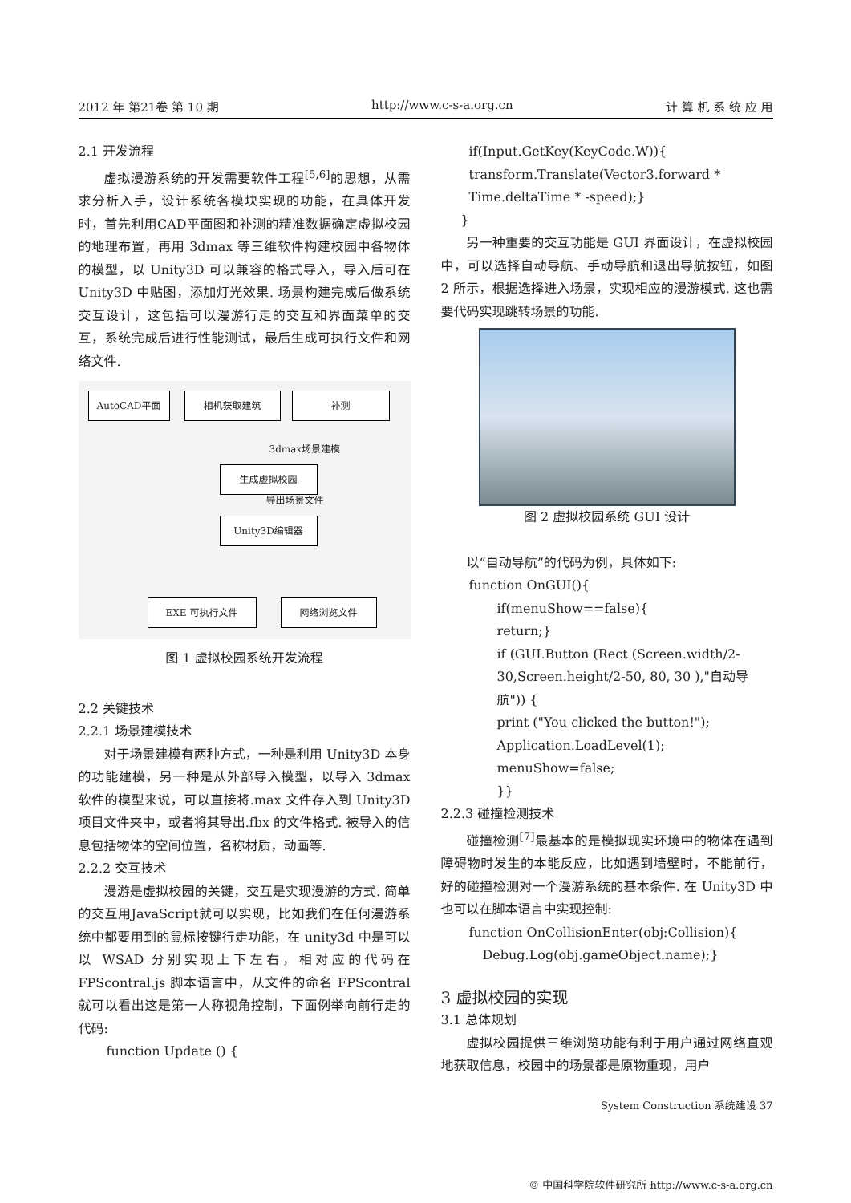2012 年 第21卷 第 10 期 http://www.c-s-a.org.cn 计 算 机 系 统 应 用
2.1 开发流程
虚拟漫游系统的开发需要软件工程<sup>[5,6]</sup>的思想，从需求分析入手，设计系统各模块实现的功能，在具体开发时，首先利用CAD平面图和补测的精准数据确定虚拟校园的地理布置，再用 3dmax 等三维软件构建校园中各物体的模型，以 Unity3D 可以兼容的格式导入，导入后可在 Unity3D 中贴图，添加灯光效果. 场景构建完成后做系统交互设计，这包括可以漫游行走的交互和界面菜单的交互，系统完成后进行性能测试，最后生成可执行文件和网络文件.
AutoCAD平面 相机获取建筑 补测
3dmax场景建模
生成虚拟校园
导出场景文件
Unity3D编辑器
EXE 可执行文件 网络浏览文件
图 1 虚拟校园系统开发流程
2.2 关键技术
2.2.1 场景建模技术
对于场景建模有两种方式，一种是利用 Unity3D 本身的功能建模，另一种是从外部导入模型，以导入 3dmax 软件的模型来说，可以直接将.max 文件存入到 Unity3D 项目文件夹中，或者将其导出.fbx 的文件格式. 被导入的信息包括物体的空间位置，名称材质，动画等.
2.2.2 交互技术
漫游是虚拟校园的关键，交互是实现漫游的方式. 简单的交互用JavaScript就可以实现，比如我们在任何漫游系统中都要用到的鼠标按键行走功能，在 unity3d 中是可以以 WSAD 分别实现上下左右，相对应的代码在 FPScontral.js 脚本语言中，从文件的命名 FPScontral 就可以看出这是第一人称视角控制，下面例举向前行走的代码:
function Update () {
if(Input.GetKey(KeyCode.W)){
transform.Translate(Vector3.forward *
Time.deltaTime * -speed);}
}
另一种重要的交互功能是 GUI 界面设计，在虚拟校园中，可以选择自动导航、手动导航和退出导航按钮，如图 2 所示，根据选择进入场景，实现相应的漫游模式. 这也需要代码实现跳转场景的功能.
图 2 虚拟校园系统 GUI 设计
以“自动导航”的代码为例，具体如下:
function OnGUI(){
if(menuShow==false){
return;}
if (GUI.Button (Rect (Screen.width/2-30,Screen.height/2-50, 80, 30 ),"自动导航")) {
print ("You clicked the button!");
Application.LoadLevel(1);
menuShow=false;
}}
2.2.3 碰撞检测技术
碰撞检测<sup>[7]</sup>最基本的是模拟现实环境中的物体在遇到障碍物时发生的本能反应，比如遇到墙壁时，不能前行，好的碰撞检测对一个漫游系统的基本条件. 在 Unity3D 中也可以在脚本语言中实现控制:
function OnCollisionEnter(obj:Collision){
Debug.Log(obj.gameObject.name);}
3 虚拟校园的实现
3.1 总体规划
虚拟校园提供三维浏览功能有利于用户通过网络直观地获取信息，校园中的场景都是原物重现，用户
System Construction 系统建设 37
© 中国科学院软件研究所 http://www.c-s-a.org.cn